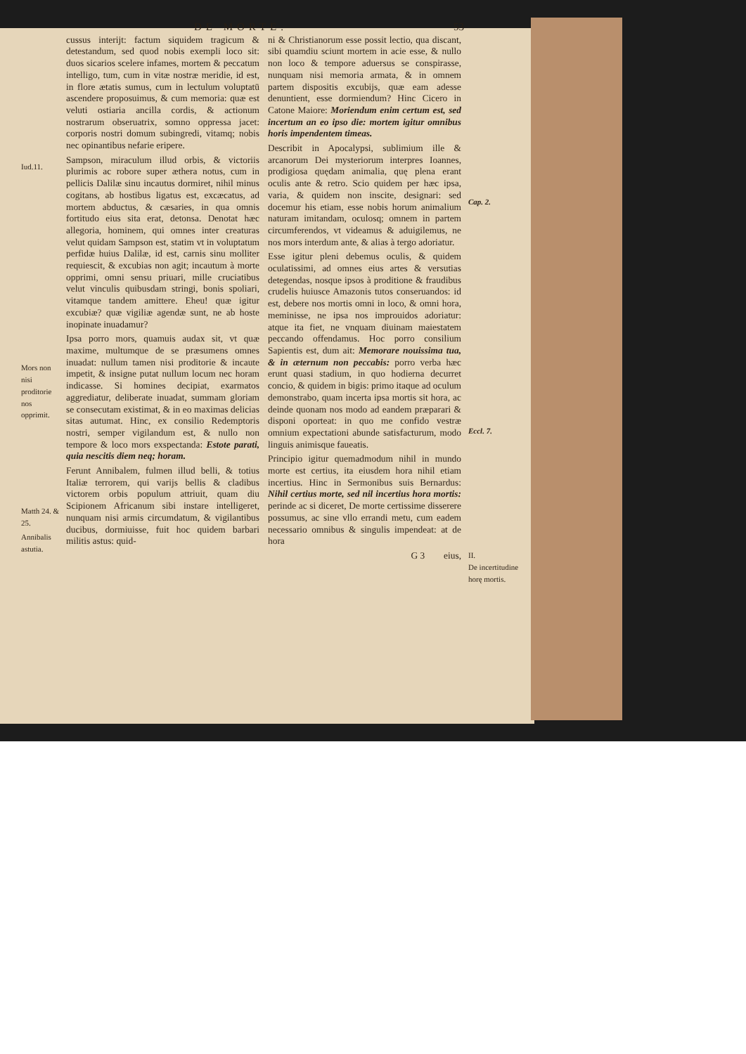DE MORTE. 53
Iud.11.
Mors non nisi proditorie nos opprimit.
Matth 24. & 25.
Annibalis astutia.
cussus interijt: factum siquidem tragicum & detestandum, sed quod nobis exempli loco sit: duos sicarios scelere infames, mortem & peccatum intelligo, tum, cum in vitæ nostræ meridie, id est, in flore ætatis sumus, cum in lectulum voluptatū ascendere proposuimus, & cum memoria: quæ est veluti ostiaria ancilla cordis, & actionum nostrarum obseruatrix, somno oppressa jacet: corporis nostri domum subingredi, vitamq; nobis nec opinantibus nefarie eripere.
Sampson, miraculum illud orbis, & victoriis plurimis ac robore super æthera notus, cum in pellicis Dalilæ sinu incautus dormiret, nihil minus cogitans, ab hostibus ligatus est, excæcatus, ad mortem abductus, & cæsaries, in qua omnis fortitudo eius sita erat, detonsa. Denotat hæc allegoria, hominem, qui omnes inter creaturas velut quidam Sampson est, statim vt in voluptatum perfidæ huius Dalilæ, id est, carnis sinu molliter requiescit, & excubias non agit; incautum à morte opprimi, omni sensu priuari, mille cruciatibus velut vinculis quibusdam stringi, bonis spoliari, vitamque tandem amittere. Eheu! quæ igitur excubiæ? quæ vigiliæ agendæ sunt, ne ab hoste inopinate inuadamur?
Ipsa porro mors, quamuis audax sit, vt quæ maxime, multumque de se præsumens omnes inuadat: nullum tamen nisi proditorie & incaute impetit, & insigne putat nullum locum nec horam indicasse. Si homines decipiat, exarmatos aggrediatur, deliberate inuadat, summam gloriam se consecutam existimat, & in eo maximas delicias sitas autumat. Hinc, ex consilio Redemptoris nostri, semper vigilandum est, & nullo non tempore & loco mors exspectanda: Estote parati, quia nescitis diem neq; horam.
Ferunt Annibalem, fulmen illud belli, & totius Italiæ terrorem, qui varijs bellis & cladibus victorem orbis populum attriuit, quam diu Scipionem Africanum sibi instare intelligeret, nunquam nisi armis circumdatum, & vigilantibus ducibus, dormiuisse, fuit hoc quidem barbari militis astus: quid-
ni & Christianorum esse possit lectio, qua discant, sibi quamdiu sciunt mortem in acie esse, & nullo non loco & tempore aduersus se conspirasse, nunquam nisi memoria armata, & in omnem partem dispositis excubijs, quæ eam adesse denuntient, esse dormiendum? Hinc Cicero in Catone Maiore: Moriendum enim certum est, sed incertum an eo ipso die: mortem igitur omnibus horis impendentem timeas.
Describit in Apocalypsi, sublimium ille & arcanorum Dei mysteriorum interpres Ioannes, prodigiosa quędam animalia, quę plena erant oculis ante & retro. Scio quidem per hæc ipsa, varia, & quidem non inscite, designari: sed docemur his etiam, esse nobis horum animalium naturam imitandam, oculosq; omnem in partem circumferendos, vt videamus & aduigilemus, ne nos mors interdum ante, & alias à tergo adoriatur.
Esse igitur pleni debemus oculis, & quidem oculatissimi, ad omnes eius artes & versutias detegendas, nosque ipsos à proditione & fraudibus crudelis huiusce Amazonis tutos conseruandos: id est, debere nos mortis omni in loco, & omni hora, meminisse, ne ipsa nos improuidos adoriatur: atque ita fiet, ne vnquam diuinam maiestatem peccando offendamus. Hoc porro consilium Sapientis est, dum ait: Memorare nouissima tua, & in æternum non peccabis: porro verba hæc erunt quasi stadium, in quo hodierna decurret concio, & quidem in bigis: primo itaque ad oculum demonstrabo, quam incerta ipsa mortis sit hora, ac deinde quonam nos modo ad eandem præparari & disponi oporteat: in quo me confido vestræ omnium expectationi abunde satisfacturum, modo linguis animisque faueatis.
Principio igitur quemadmodum nihil in mundo morte est certius, ita eiusdem hora nihil etiam incertius. Hinc in Sermonibus suis Bernardus: Nihil certius morte, sed nil incertius hora mortis: perinde ac si diceret, De morte certissime disserere possumus, ac sine vllo errandi metu, cum eadem necessario omnibus & singulis impendeat: at de hora
G 3 eius,
Cap. 2.
Eccl. 7.
II.
De incertitudine horę mortis.